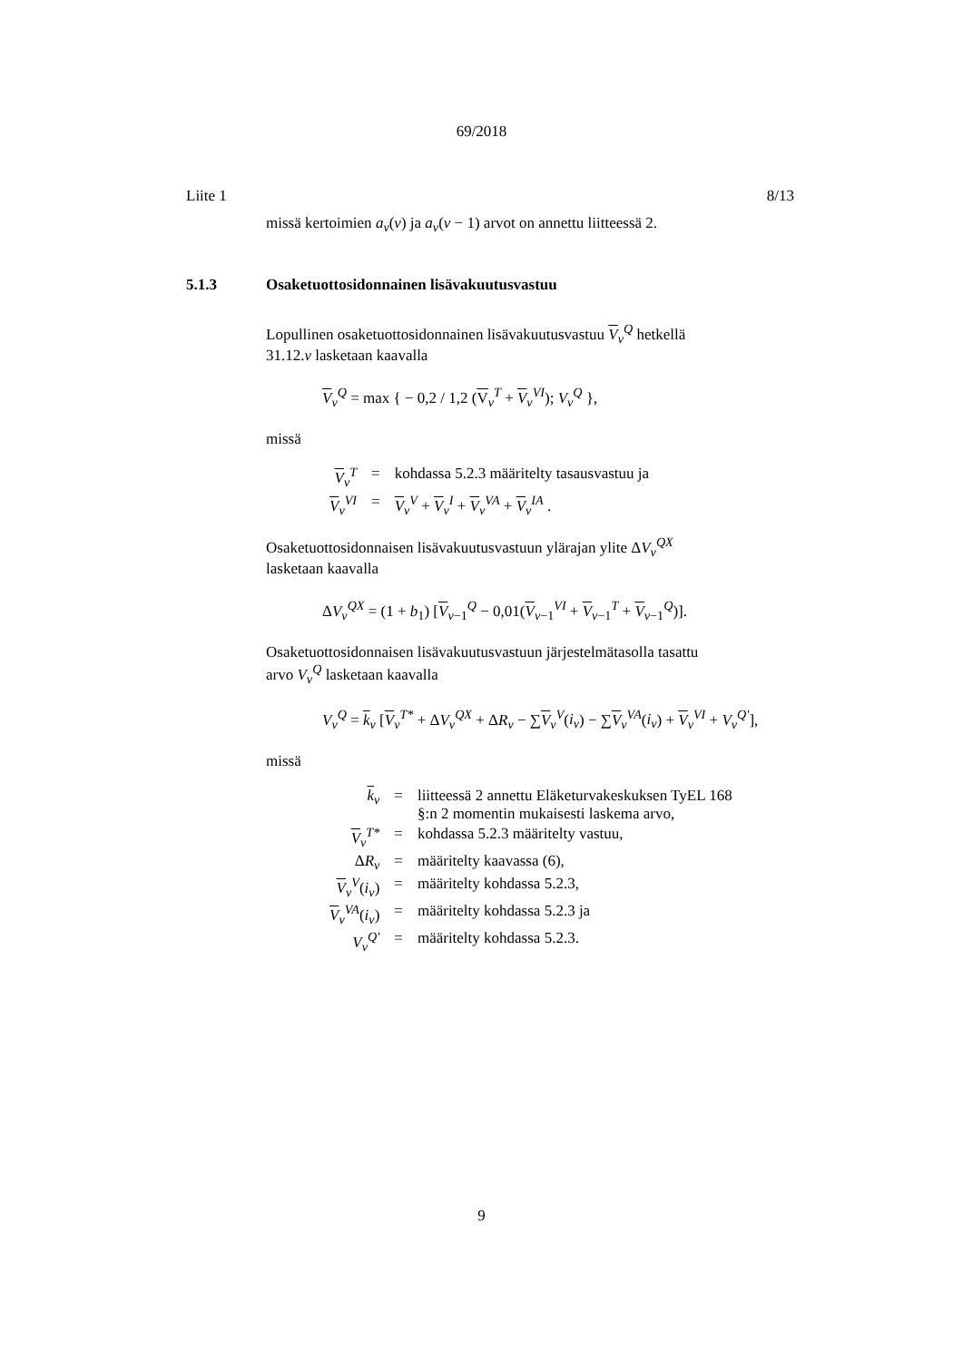69/2018
Liite 1 8/13
missä kertoimien a<sub>v</sub>(v) ja a<sub>v</sub>(v − 1) arvot on annettu liitteessä 2.
5.1.3 Osaketuottosidonnainen lisävakuutusvastuu
Lopullinen osaketuottosidonnainen lisävakuutusvastuu V<sub>v</sub><sup>Q</sup> hetkellä
31.12.v lasketaan kaavalla
V<sub>v</sub><sup>Q</sup> = max { − 0,2 / 1,2 (V<sub>v</sub><sup>T</sup> + V<sub>v</sub><sup>VI</sup>); V<sub>v</sub><sup>Q</sup> },
missä
| V<sub>v</sub><sup>T</sup> | = | kohdassa 5.2.3 määritelty tasausvastuu ja |
| V<sub>v</sub><sup>VI</sup> | = | V<sub>v</sub><sup>V</sup> + V<sub>v</sub><sup>I</sup> + V<sub>v</sub><sup>VA</sup> + V<sub>v</sub><sup>IA</sup> . |
Osaketuottosidonnaisen lisävakuutusvastuun ylärajan ylite ΔV<sub>v</sub><sup>QX</sup>
lasketaan kaavalla
ΔV<sub>v</sub><sup>QX</sup> = (1 + b<sub>1</sub>) [V<sub>v−1</sub><sup>Q</sup> − 0,01(V<sub>v−1</sub><sup>VI</sup> + V<sub>v−1</sub><sup>T</sup> + V<sub>v−1</sub><sup>Q</sup>)].
Osaketuottosidonnaisen lisävakuutusvastuun järjestelmätasolla tasattu
arvo V<sub>v</sub><sup>Q</sup> lasketaan kaavalla
V<sub>v</sub><sup>Q</sup> = k<sub>v</sub> [V<sub>v</sub><sup>T*</sup> + ΔV<sub>v</sub><sup>QX</sup> + ΔR<sub>v</sub> − ∑V<sub>v</sub><sup>V</sup>(i<sub>v</sub>) − ∑V<sub>v</sub><sup>VA</sup>(i<sub>v</sub>) + V<sub>v</sub><sup>VI</sup> + V<sub>v</sub><sup>Q'</sup>],
missä
| k<sub>v</sub> | = | liitteessä 2 annettu Eläketurvakeskuksen TyEL 168 §:n 2 momentin mukaisesti laskema arvo, |
| V<sub>v</sub><sup>T*</sup> | = | kohdassa 5.2.3 määritelty vastuu, |
| Δ R<sub>v</sub> | = | määritelty kaavassa (6), |
| V<sub>v</sub><sup>V</sup>( i<sub>v</sub> ) | = | määritelty kohdassa 5.2.3, |
| V<sub>v</sub><sup>VA</sup>( i<sub>v</sub> ) | = | määritelty kohdassa 5.2.3 ja |
| V<sub>v</sub><sup>Q'</sup> | = | määritelty kohdassa 5.2.3. |
9